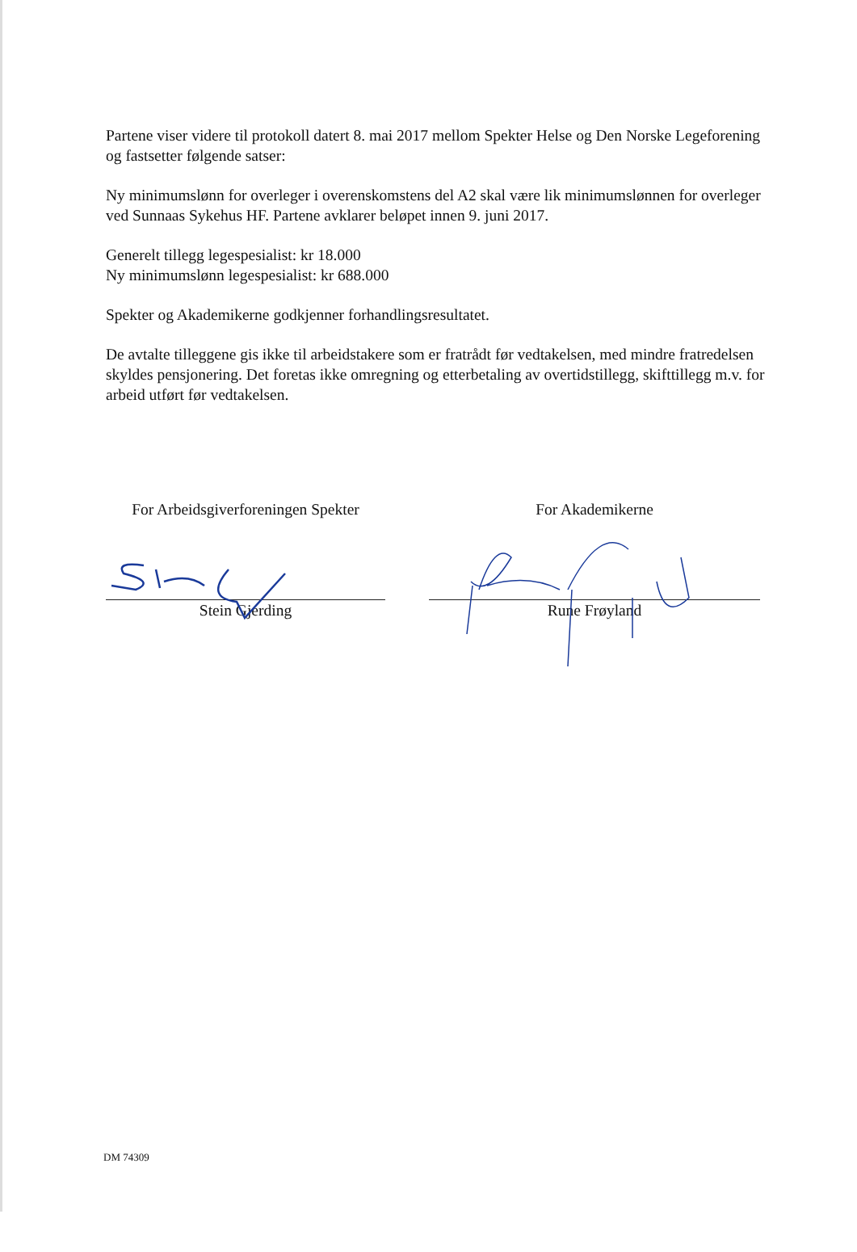Partene viser videre til protokoll datert 8. mai 2017 mellom Spekter Helse og Den Norske Legeforening og fastsetter følgende satser:
Ny minimumslønn for overleger i overenskomstens del A2 skal være lik minimumslønnen for overleger ved Sunnaas Sykehus HF. Partene avklarer beløpet innen 9. juni 2017.
Generelt tillegg legespesialist: kr 18.000
Ny minimumslønn legespesialist: kr 688.000
Spekter og Akademikerne godkjenner forhandlingsresultatet.
De avtalte tilleggene gis ikke til arbeidstakere som er fratrådt før vedtakelsen, med mindre fratredelsen skyldes pensjonering. Det foretas ikke omregning og etterbetaling av overtidstillegg, skifttillegg m.v. for arbeid utført før vedtakelsen.
For Arbeidsgiverforeningen Spekter
Stein Gjerding
For Akademikerne
Rune Frøyland
DM 74309